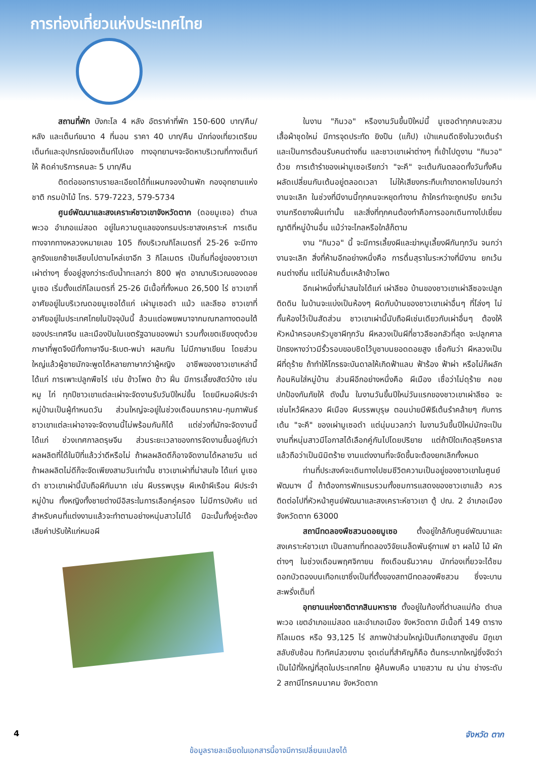การท่องเที่ยวแห่งประเทศไทย
สถานที่พัก บังกะโล 4 หลัง อัตราค่าที่พัก 150-600 บาท/คืน/หลัง และเต็นท์ขนาด 4 ที่นอน ราคา 40 บาท/คืน นักท่องเที่ยวเตรียมเต็นท์และอุปกรณ์ของเต็นท์ไปเอง ทางอุทยานฯจะจัดหาบริเวณที่กางเต็นท์ให้ คิดค่าบริการคนละ 5 บาท/คืน
ติดต่อขอทราบรายละเอียดได้ที่แผนกจองบ้านพัก กองอุทยานแห่งชาติ กรมป่าไม้ โทร. 579-7223, 579-5734
ศูนย์พัฒนาและสงเคราะห์ชาวเขาจังหวัดตาก (ดอยมูเซอ) ตำบลพะวอ อำเภอแม่สอด อยู่ในความดูแลของกรมประชาสงเคราะห์ การเดินทางจากทางหลวงหมายเลข 105 ถึงบริเวณกิโลเมตรที่ 25-26 จะมีทางลูกรังแยกซ้ายเลียบไปตามไหล่เขาอีก 3 กิโลเมตร เป็นถิ่นที่อยู่ของชาวเขาเผ่าต่างๆ ซึ่งอยู่สูงกว่าระดับน้ำทะเลกว่า 800 ฟุต อาณาบริเวณของดอยมูเซอ เริ่มตั้งแต่กิโลเมตรที่ 25-26 มีเนื้อที่ทั้งหมด 26,500 ไร่ ชาวเขาที่อาศัยอยู่ในบริเวณดอยมูเซอได้แก่ เผ่ามูเซอดำ แม้ว และลีซอ ชาวเขาที่อาศัยอยู่ในประเทศไทยในปัจจุบันนี้ ล้วนแต่อพยพมาจากมณฑลทางตอนใต้ของประเทศจีน และเมืองปันในเขตรัฐฉานของพม่า รวมทั้งเขตเชียงตุงด้วย ภาษาที่พูดจึงมีทั้งภาษาจีน-ธิเบต-พม่า ผสมกัน ไม่มีภาษาเขียน โดยส่วนใหญ่แล้วผู้ชายมักจะพูดได้หลายภาษากว่าผู้หญิง อาชีพของชาวเขาเหล่านี้ได้แก่ การเพาะปลูกพืชไร่ เช่น ข้าวโพด ข้าว ฝิ่น มีการเลี้ยงสัตว์บ้าง เช่น หมู ไก่ ทุกปีชาวเขาแต่ละเผ่าจะจัดงานรับวันปีใหม่ขึ้น โดยมีหมอผีประจำหมู่บ้านเป็นผู้กำหนดวัน ส่วนใหญ่จะอยู่ในช่วงเดือนมกราคม-กุมภาพันธ์ ชาวเขาแต่ละเผ่าอาจจะจัดงานนี้ไม่พร้อมกันก็ได้ แต่ช่วงที่มักจะจัดงานนี้ได้แก่ ช่วงเทศกาลตรุษจีน ส่วนระยะเวลาของการจัดงานขึ้นอยู่กับว่าผลผลิตที่ได้ในปีที่แล้วว่าดีหรือไม่ ถ้าผลผลิตดีก็อาจจัดงานได้หลายวัน แต่ถ้าผลผลิตไม่ดีก็จะจัดเพียงสามวันเท่านั้น ชาวเขาเผ่าที่น่าสนใจ ได้แก่ มูเซอดำ ชาวเขาเผ่านี้นับถือผีกันมาก เช่น ผีบรรพบุรุษ ผีเหย้าผีเรือน ผีประจำหมู่บ้าน ทั้งหญิงทั้งชายต่างมีอิสระในการเลือกคู่ครอง ไม่มีการบังคับ แต่สำหรับคนที่แต่งงานแล้วจะทำตามอย่างหนุ่มสาวไม่ได้ มิฉะนั้นทั้งคู่จะต้องเสียค่าปรับให้แก่หมอผี
ในงาน "กินวอ" หรืองานวันขึ้นปีใหม่นี้ มูเซอดำทุกคนจะสวมเสื้อผ้าชุดใหม่ มีการจุดประทัด ยิงปืน (แก๊ป) เป่าแคนดีดซึงในวงเต้นรำ และเป็นการต้อนรับคนต่างถิ่น และชาวเขาเผ่าต่างๆ ที่เข้าไปดูงาน "กินวอ" ด้วย การเต้ารำของเผ่ามูเซอเรียกว่า "จะคึ" จะเต้นกันตลอดทั้งวันทั้งคืน ผลัดเปลี่ยนกันเต้นอยู่ตลอดเวลา ไม่ให้เสียงกระทืบเท้าขาดหายไปจนกว่างานจะเลิก ในช่วงที่มีงานนี้ทุกคนจะหยุดทำงาน ถ้าใครทำจะถูกปรับ ยกเว้นงานกรีดยางฝิ่นเท่านั้น และสิ่งที่ทุกคนต้องทำคือการออกเดินทางไปเยี่ยมญาติที่หมู่บ้านอื่น แม้ว่าจะไกลหรือใกล้ก็ตาม
งาน "กินวอ" นี้ จะมีการเลี้ยงผีและฆ่าหมูเลี้ยงผีกันทุกวัน จนกว่างานจะเลิก สิ่งที่ห้ามอีกอย่างหนึ่งคือ การดื่มสุราในระหว่างที่มีงาน ยกเว้นคนต่างถิ่น แต่ไม่ห้ามดื่มเหล้าข้าวโพด
อีกเผ่าหนึ่งที่น่าสนใจได้แก่ เผ่าลีซอ บ้านของชาวเขาเผ่าลีซอจะปลูกติดดิน ในบ้านจะแบ่งเป็นห้องๆ ผิดกับบ้านของชาวเขาเผ่าอื่นๆ ที่โล่งๆ ไม่กั้นห้องไว้เป็นสัดส่วน ชาวเขาเผ่านี้นับถือผีเช่นเดียวกับเผ่าอื่นๆ ต้องให้หัวหน้าครอบครัวบูชาผีทุกวัน ผีหลวงเป็นผีที่ชาวลีซอกลัวที่สุด จะปลูกศาลปักธงหางว่าวมีรั้วรอบขอบชิดไว้บูชาบนยอดดอยสูง เชื่อกันว่า ผีหลวงเป็นผีที่ดุร้าย ถ้าทำให้โกรธจะบันดาลให้เกิดฟ้าแลบ ฟ้าร้อง ฟ้าผ่า หรือไม่ก็ผลักก้อนหินใส่หมู่บ้าน ส่วนผีอีกอย่างหนึ่งคือ ผีเมือง เชื่อว่าไม่ดุร้าย คอยปกป้องกันภัยให้ ดังนั้น ในงานวันขึ้นปีใหม่วันแรกของชาวเขาเผ่าลีซอ จะเซ่นไหว้ผีหลวง ผีเมือง ผีบรรพบุรุษ ตอนบ่ายมีพิธีเต้นรำคล้ายๆ กับการเต้น "จะคึ" ของเผ่ามูเซอดำ แต่นุ่มนวลกว่า ในงานวันขึ้นปีใหม่มักจะเป็นงานที่หนุ่มสาวมีโอกาสได้เลือกคู่กันไปโดยปริยาย แต่ถ้าปีใดเกิดสุริยคราส แล้วถือว่าเป็นนิมิตร้าย งานแต่งงานที่จะจัดขึ้นจะต้องยกเลิกทั้งหมด
ท่านที่ประสงค์จะเดินทางไปชมชีวิตความเป็นอยู่ของชาวเขาในศูนย์พัฒนาฯ นี้ ถ้าต้องการพักแรมรวมทั้งชมการแสดงของชาวเขาแล้ว ควรติดต่อไปที่หัวหน้าศูนย์พัฒนาและสงเคราะห์ชาวเขา ตู้ ปณ. 2 อำเภอเมือง จังหวัดตาก 63000
สถานีทดลองพืชสวนดอยมูเซอ ตั้งอยู่ใกล้กับศูนย์พัฒนาและสงเคราะห์ชาวเขา เป็นสถานที่ทดลองวิจัยเมล็ดพันธุ์กาแฟ ชา ผลไม้ ไม้ ผักต่างๆ ในช่วงเดือนพฤศจิกายน ถึงเดือนธันวาคม นักท่องเที่ยวจะได้ชมดอกบัวตองบนเทือกเขาซึ่งเป็นที่ตั้งของสถานีทดลองพืชสวน ซึ่งจะบานสะพรั่งเต็มที่
อุทยานแห่งชาติตากสินมหาราช ตั้งอยู่ในท้องที่ตำบลแม่ท้อ ตำบลพะวอ เขตอำเภอแม่สอด และอำเภอเมือง จังหวัดตาก มีเนื้อที่ 149 ตารางกิโลเมตร หรือ 93,125 ไร่ สภาพป่าส่วนใหญ่เป็นเทือกเขาสูงชัน มีภูเขาสลับซับซ้อน ทิวทัศน์สวยงาม จุดเด่นที่สำคัญก็คือ ต้นกระบากใหญ่ซึ่งจัดว่าเป็นไม้ที่ใหญ่ที่สุดในประเทศไทย ผู้ค้นพบคือ นายสวาม ณ น่าน ช่างระดับ 2 สถานีโทรคมนาคม จังหวัดตาก
4 จังหวัด ตาก
ข้อมูลรายละเอียดในเอกสารนี้อาจมีการเปลี่ยนแปลงได้